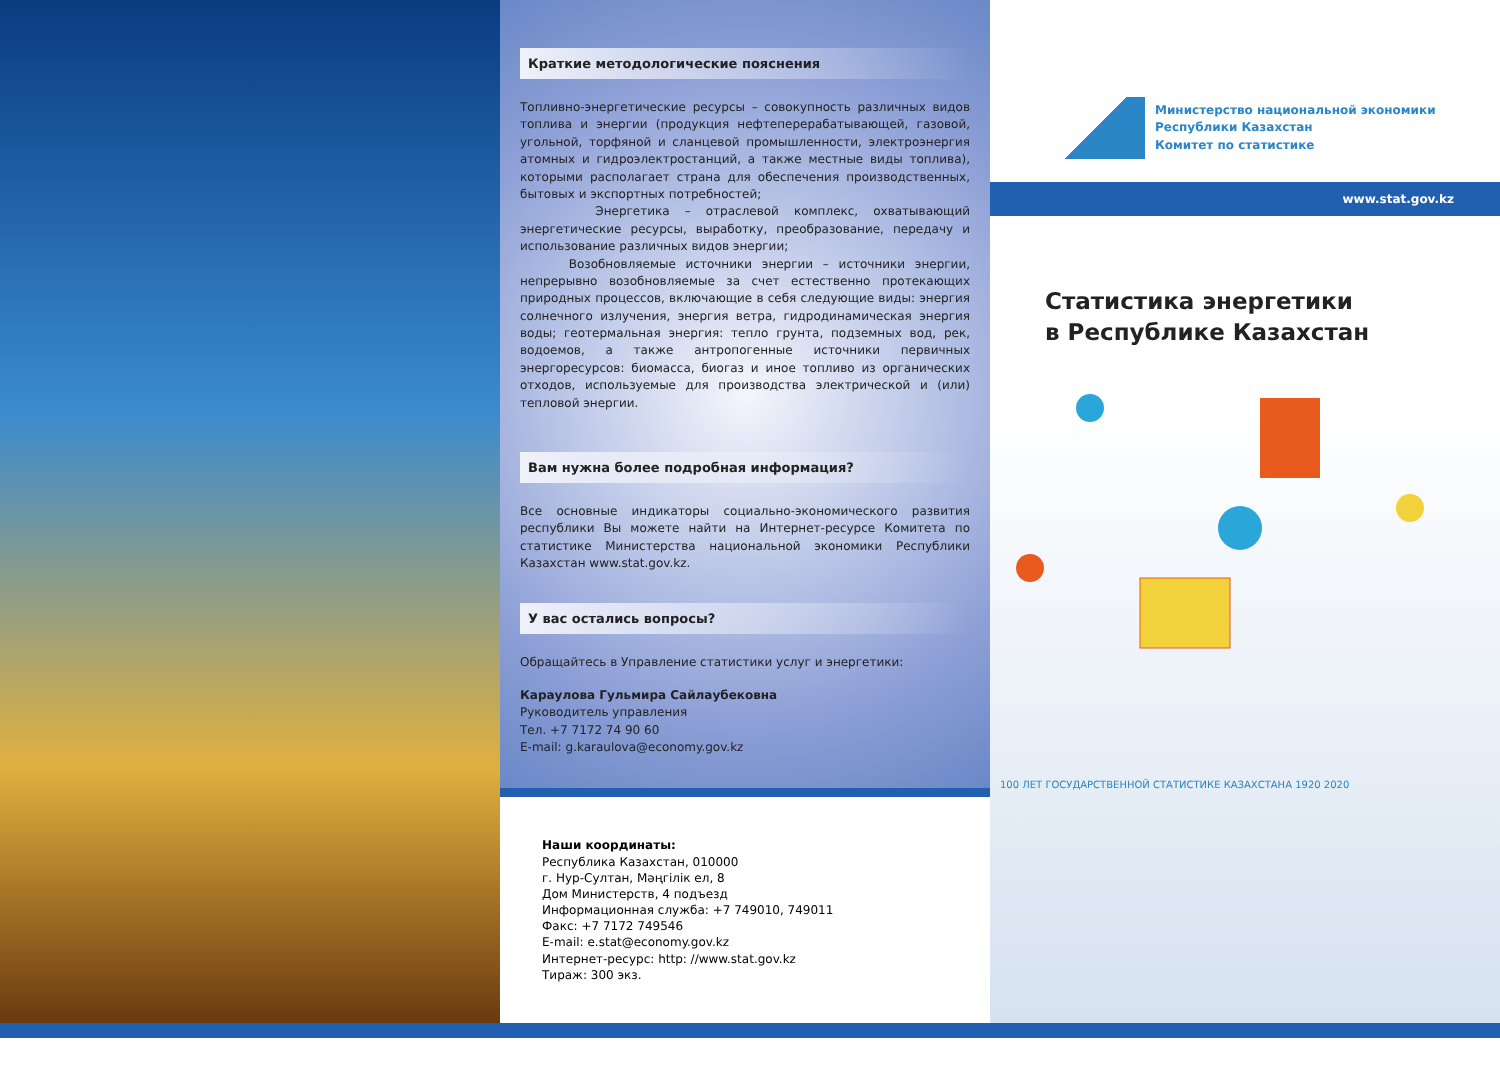Краткие методологические пояснения
Топливно-энергетические ресурсы – совокупность различных видов топлива и энергии (продукция нефтеперерабатывающей, газовой, угольной, торфяной и сланцевой промышленности, электроэнергия атомных и гидроэлектростанций, а также местные виды топлива), которыми располагает страна для обеспечения производственных, бытовых и экспортных потребностей;
Энергетика – отраслевой комплекс, охватывающий энергетические ресурсы, выработку, преобразование, передачу и использование различных видов энергии;
Возобновляемые источники энергии – источники энергии, непрерывно возобновляемые за счет естественно протекающих природных процессов, включающие в себя следующие виды: энергия солнечного излучения, энергия ветра, гидродинамическая энергия воды; геотермальная энергия: тепло грунта, подземных вод, рек, водоемов, а также антропогенные источники первичных энергоресурсов: биомасса, биогаз и иное топливо из органических отходов, используемые для производства электрической и (или) тепловой энергии.
Вам нужна более подробная информация?
Все основные индикаторы социально-экономического развития республики Вы можете найти на Интернет-ресурсе Комитета по статистике Министерства национальной экономики Республики Казахстан www.stat.gov.kz.
У вас остались вопросы?
Обращайтесь в Управление статистики услуг и энергетики:
Караулова Гульмира Сайлаубековна
Руководитель управления
Тел. +7 7172 74 90 60
E-mail: g.karaulova@economy.gov.kz
Наши координаты:
Республика Казахстан, 010000
г. Нур-Султан, Мәңгілік ел, 8
Дом Министерств, 4 подъезд
Информационная служба: +7 749010, 749011
Факс: +7 7172 749546
E-mail: e.stat@economy.gov.kz
Интернет-ресурс: http: //www.stat.gov.kz
Тираж: 300 экз.
Министерство национальной экономики
Республики Казахстан
Комитет по статистике
www.stat.gov.kz
Статистика энергетики
в Республике Казахстан
100 ЛЕТ ГОСУДАРСТВЕННОЙ СТАТИСТИКЕ КАЗАХСТАНА 1920 2020